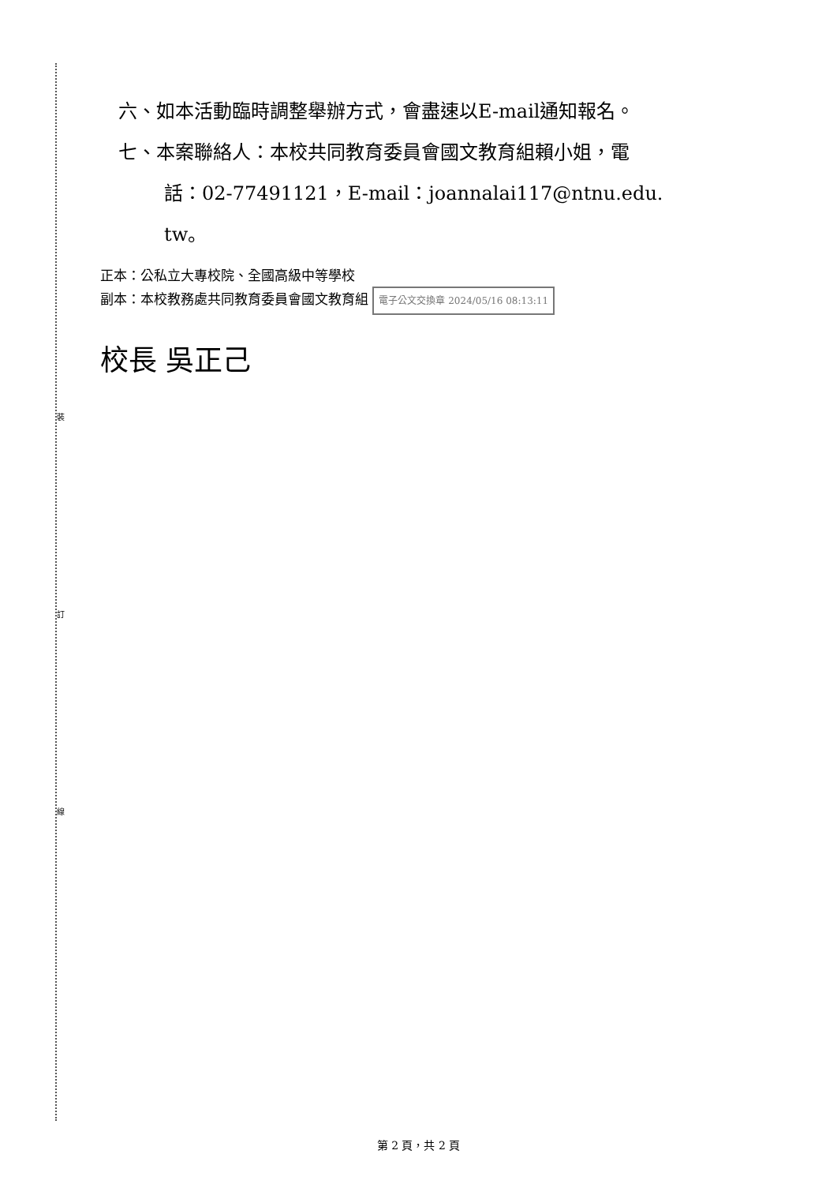裝
訂
線
六、如本活動臨時調整舉辦方式，會盡速以E-mail通知報名。
七、本案聯絡人：本校共同教育委員會國文教育組賴小姐，電
話：02-77491121，E-mail：joannalai117@ntnu.edu.
tw。
正本：公私立大專校院、全國高級中等學校
副本：本校教務處共同教育委員會國文教育組 電子公文交換章 2024/05/16 08:13:11
校長 吳正己
第 2 頁，共 2 頁